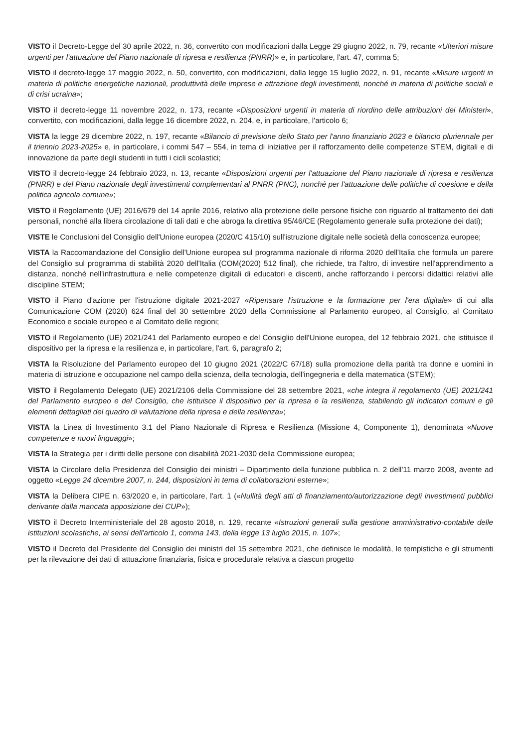VISTO il Decreto-Legge del 30 aprile 2022, n. 36, convertito con modificazioni dalla Legge 29 giugno 2022, n. 79, recante «Ulteriori misure urgenti per l'attuazione del Piano nazionale di ripresa e resilienza (PNRR)» e, in particolare, l'art. 47, comma 5;
VISTO il decreto-legge 17 maggio 2022, n. 50, convertito, con modificazioni, dalla legge 15 luglio 2022, n. 91, recante «Misure urgenti in materia di politiche energetiche nazionali, produttività delle imprese e attrazione degli investimenti, nonché in materia di politiche sociali e di crisi ucraina»;
VISTO il decreto-legge 11 novembre 2022, n. 173, recante «Disposizioni urgenti in materia di riordino delle attribuzioni dei Ministeri», convertito, con modificazioni, dalla legge 16 dicembre 2022, n. 204, e, in particolare, l'articolo 6;
VISTA la legge 29 dicembre 2022, n. 197, recante «Bilancio di previsione dello Stato per l'anno finanziario 2023 e bilancio pluriennale per il triennio 2023-2025» e, in particolare, i commi 547 – 554, in tema di iniziative per il rafforzamento delle competenze STEM, digitali e di innovazione da parte degli studenti in tutti i cicli scolastici;
VISTO il decreto-legge 24 febbraio 2023, n. 13, recante «Disposizioni urgenti per l'attuazione del Piano nazionale di ripresa e resilienza (PNRR) e del Piano nazionale degli investimenti complementari al PNRR (PNC), nonché per l'attuazione delle politiche di coesione e della politica agricola comune»;
VISTO il Regolamento (UE) 2016/679 del 14 aprile 2016, relativo alla protezione delle persone fisiche con riguardo al trattamento dei dati personali, nonché alla libera circolazione di tali dati e che abroga la direttiva 95/46/CE (Regolamento generale sulla protezione dei dati);
VISTE le Conclusioni del Consiglio dell'Unione europea (2020/C 415/10) sull'istruzione digitale nelle società della conoscenza europee;
VISTA la Raccomandazione del Consiglio dell'Unione europea sul programma nazionale di riforma 2020 dell'Italia che formula un parere del Consiglio sul programma di stabilità 2020 dell'Italia (COM(2020) 512 final), che richiede, tra l'altro, di investire nell'apprendimento a distanza, nonché nell'infrastruttura e nelle competenze digitali di educatori e discenti, anche rafforzando i percorsi didattici relativi alle discipline STEM;
VISTO il Piano d'azione per l'istruzione digitale 2021-2027 «Ripensare l'istruzione e la formazione per l'era digitale» di cui alla Comunicazione COM (2020) 624 final del 30 settembre 2020 della Commissione al Parlamento europeo, al Consiglio, al Comitato Economico e sociale europeo e al Comitato delle regioni;
VISTO il Regolamento (UE) 2021/241 del Parlamento europeo e del Consiglio dell'Unione europea, del 12 febbraio 2021, che istituisce il dispositivo per la ripresa e la resilienza e, in particolare, l'art. 6, paragrafo 2;
VISTA la Risoluzione del Parlamento europeo del 10 giugno 2021 (2022/C 67/18) sulla promozione della parità tra donne e uomini in materia di istruzione e occupazione nel campo della scienza, della tecnologia, dell'ingegneria e della matematica (STEM);
VISTO il Regolamento Delegato (UE) 2021/2106 della Commissione del 28 settembre 2021, «che integra il regolamento (UE) 2021/241 del Parlamento europeo e del Consiglio, che istituisce il dispositivo per la ripresa e la resilienza, stabilendo gli indicatori comuni e gli elementi dettagliati del quadro di valutazione della ripresa e della resilienza»;
VISTA la Linea di Investimento 3.1 del Piano Nazionale di Ripresa e Resilienza (Missione 4, Componente 1), denominata «Nuove competenze e nuovi linguaggi»;
VISTA la Strategia per i diritti delle persone con disabilità 2021-2030 della Commissione europea;
VISTA la Circolare della Presidenza del Consiglio dei ministri – Dipartimento della funzione pubblica n. 2 dell'11 marzo 2008, avente ad oggetto «Legge 24 dicembre 2007, n. 244, disposizioni in tema di collaborazioni esterne»;
VISTA la Delibera CIPE n. 63/2020 e, in particolare, l'art. 1 («Nullità degli atti di finanziamento/autorizzazione degli investimenti pubblici derivante dalla mancata apposizione dei CUP»);
VISTO il Decreto Interministeriale del 28 agosto 2018, n. 129, recante «Istruzioni generali sulla gestione amministrativo-contabile delle istituzioni scolastiche, ai sensi dell'articolo 1, comma 143, della legge 13 luglio 2015, n. 107»;
VISTO il Decreto del Presidente del Consiglio dei ministri del 15 settembre 2021, che definisce le modalità, le tempistiche e gli strumenti per la rilevazione dei dati di attuazione finanziaria, fisica e procedurale relativa a ciascun progetto